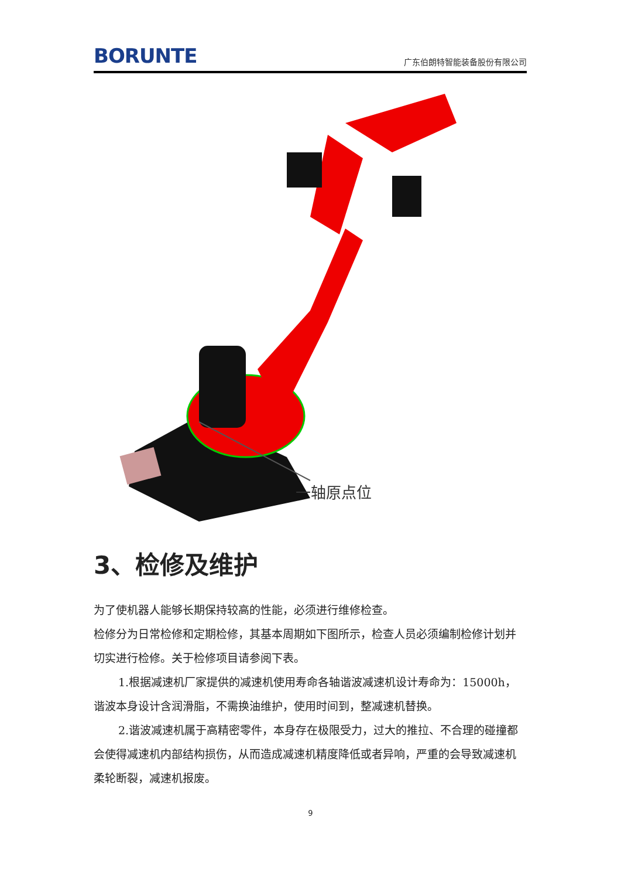BORUNTE 广东伯朗特智能装备股份有限公司
一轴原点位
3、检修及维护
为了使机器人能够长期保持较高的性能，必须进行维修检查。
检修分为日常检修和定期检修，其基本周期如下图所示，检查人员必须编制检修计划并切实进行检修。关于检修项目请参阅下表。
1.根据减速机厂家提供的减速机使用寿命各轴谐波减速机设计寿命为：15000h，谐波本身设计含润滑脂，不需换油维护，使用时间到，整减速机替换。
2.谐波减速机属于高精密零件，本身存在极限受力，过大的推拉、不合理的碰撞都会使得减速机内部结构损伤，从而造成减速机精度降低或者异响，严重的会导致减速机柔轮断裂，减速机报废。
9